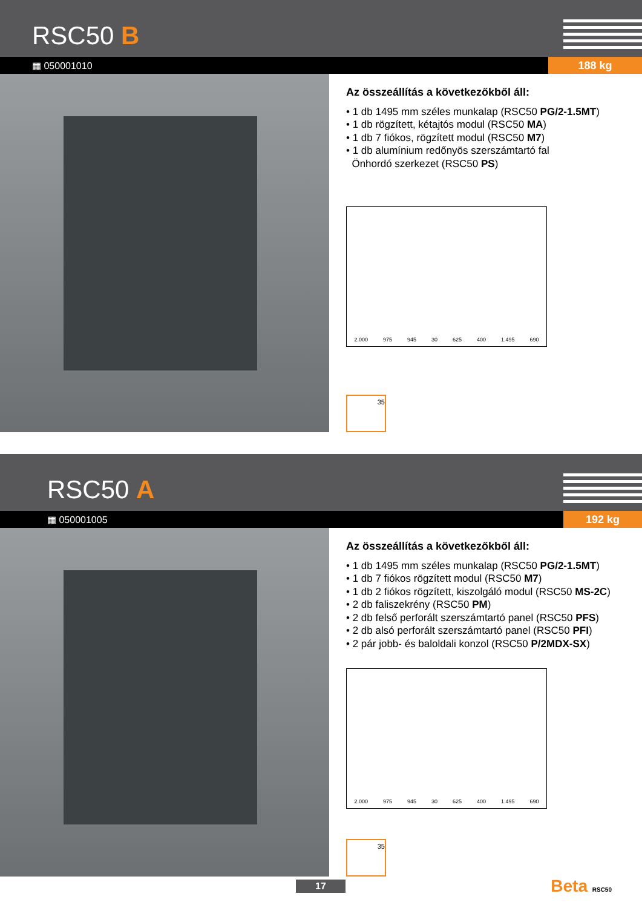RSC50 B
▦ 050001010
188 kg
Az összeállítás a következőkből áll:
• 1 db 1495 mm széles munkalap (RSC50 PG/2-1.5MT)
• 1 db rögzített, kétajtós modul (RSC50 MA)
• 1 db 7 fiókos, rögzített modul (RSC50 M7)
• 1 db alumínium redőnyös szerszámtartó fal
Önhordó szerkezet (RSC50 PS)
2.000 975 945 30 625 400 1.495 690
35
RSC50 A
▦ 050001005
192 kg
Az összeállítás a következőkből áll:
• 1 db 1495 mm széles munkalap (RSC50 PG/2-1.5MT)
• 1 db 7 fiókos rögzített modul (RSC50 M7)
• 1 db 2 fiókos rögzített, kiszolgáló modul (RSC50 MS-2C)
• 2 db faliszekrény (RSC50 PM)
• 2 db felső perforált szerszámtartó panel (RSC50 PFS)
• 2 db alsó perforált szerszámtartó panel (RSC50 PFI)
• 2 pár jobb- és baloldali konzol (RSC50 P/2MDX-SX)
2.000 975 945 30 625 400 1.495 690
35
17 Beta RSC50